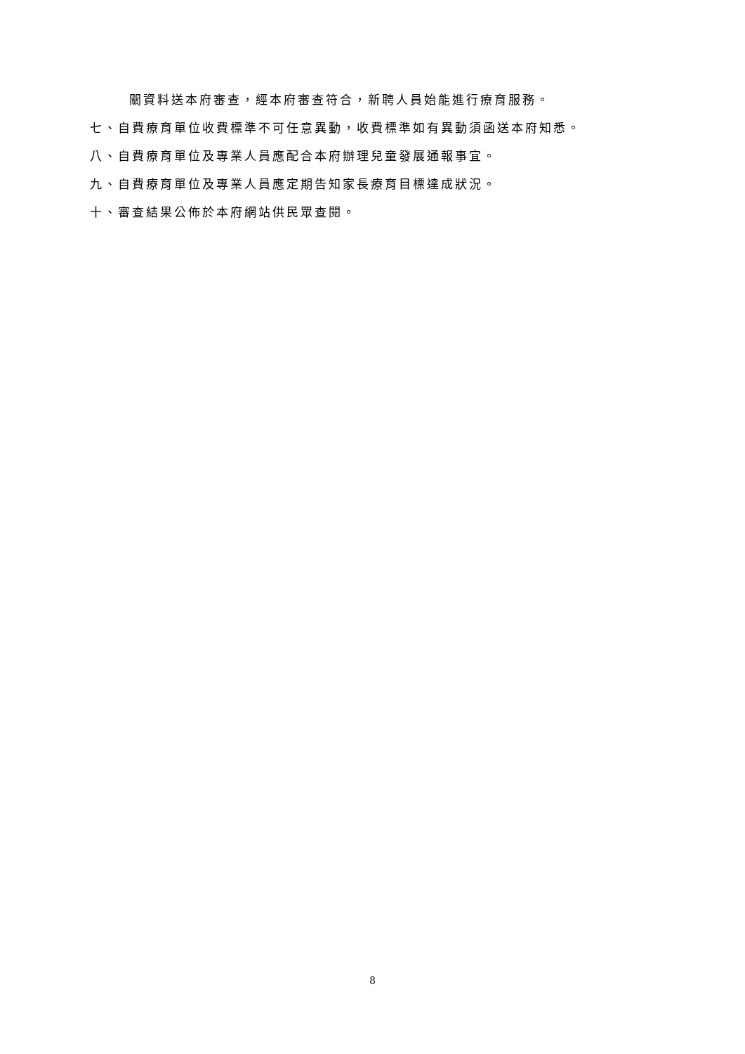關資料送本府審查，經本府審查符合，新聘人員始能進行療育服務。
七、自費療育單位收費標準不可任意異動，收費標準如有異動須函送本府知悉。
八、自費療育單位及專業人員應配合本府辦理兒童發展通報事宜。
九、自費療育單位及專業人員應定期告知家長療育目標達成狀況。
十、審查結果公佈於本府網站供民眾查閱。
8